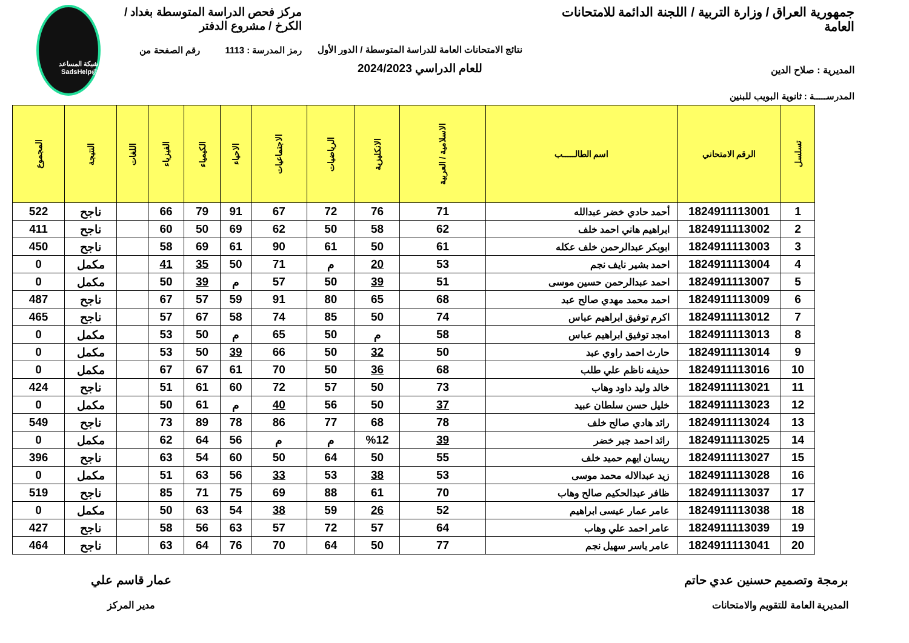جمهورية العراق / وزارة التربية / اللجنة الدائمة للامتحانات العامة
المديرية : صلاح الدين
المدرســـــة : ثانوية البويب للبنين
نتائج الامتحانات العامة للدراسة المتوسطة / الدور الأول
للعام الدراسي 2024/2023
مركز فحص الدراسة المتوسطة بغداد / الكرخ / مشروع الدفتر
رمز المدرسة : 1113 رقم الصفحة من
شبكة المساعد @SadsHelp
| تسلسل | الرقم الامتحاني | اسم الطالـــــب | الاسلامية / العربية | الانكليزية | الرياضيات | الاجتماعيات | الاحياء | الكيمياء | الفيزياء | اللغات | النتيجة | المجموع |
| --- | --- | --- | --- | --- | --- | --- | --- | --- | --- | --- | --- | --- |
| 1 | 1824911113001 | أحمد حادي خضر عبدالله | 71 | 76 | 72 | 67 | 91 | 79 | 66 | | ناجح | 522 |
| 2 | 1824911113002 | ابراهيم هاني احمد خلف | 62 | 58 | 50 | 62 | 69 | 50 | 60 | | ناجح | 411 |
| 3 | 1824911113003 | ابوبكر عبدالرحمن خلف عكله | 61 | 50 | 61 | 90 | 61 | 69 | 58 | | ناجح | 450 |
| 4 | 1824911113004 | احمد بشير نايف نجم | 53 | 20 | م | 71 | 50 | 35 | 41 | | مكمل | 0 |
| 5 | 1824911113007 | احمد عبدالرحمن حسين موسى | 51 | 39 | 50 | 57 | م | 39 | 50 | | مكمل | 0 |
| 6 | 1824911113009 | احمد محمد مهدي صالح عبد | 68 | 65 | 80 | 91 | 59 | 57 | 67 | | ناجح | 487 |
| 7 | 1824911113012 | اكرم توفيق ابراهيم عباس | 74 | 50 | 85 | 74 | 58 | 67 | 57 | | ناجح | 465 |
| 8 | 1824911113013 | امجد توفيق ابراهيم عباس | 58 | م | 50 | 65 | م | 50 | 53 | | مكمل | 0 |
| 9 | 1824911113014 | حارث احمد راوي عبد | 50 | 32 | 50 | 66 | 39 | 50 | 53 | | مكمل | 0 |
| 10 | 1824911113016 | حذيفه ناظم علي طلب | 68 | 36 | 50 | 70 | 61 | 67 | 67 | | مكمل | 0 |
| 11 | 1824911113021 | خالد وليد داود وهاب | 73 | 50 | 57 | 72 | 60 | 61 | 51 | | ناجح | 424 |
| 12 | 1824911113023 | خليل حسن سلطان عبيد | 37 | 50 | 56 | 40 | م | 61 | 50 | | مكمل | 0 |
| 13 | 1824911113024 | رائد هادي صالح خلف | 78 | 68 | 77 | 86 | 78 | 89 | 73 | | ناجح | 549 |
| 14 | 1824911113025 | رائد احمد جبر خضر | 39 | %12 | م | م | 56 | 64 | 62 | | مكمل | 0 |
| 15 | 1824911113027 | ريسان ايهم حميد خلف | 55 | 50 | 64 | 50 | 60 | 54 | 63 | | ناجح | 396 |
| 16 | 1824911113028 | زيد عبدالاله محمد موسى | 53 | 38 | 53 | 33 | 56 | 63 | 51 | | مكمل | 0 |
| 17 | 1824911113037 | ظافر عبدالحكيم صالح وهاب | 70 | 61 | 88 | 69 | 75 | 71 | 85 | | ناجح | 519 |
| 18 | 1824911113038 | عامر عمار عيسى ابراهيم | 52 | 26 | 59 | 38 | 54 | 63 | 50 | | مكمل | 0 |
| 19 | 1824911113039 | عامر احمد علي وهاب | 64 | 57 | 72 | 57 | 63 | 56 | 58 | | ناجح | 427 |
| 20 | 1824911113041 | عامر ياسر سهيل نجم | 77 | 50 | 64 | 70 | 76 | 64 | 63 | | ناجح | 464 |
برمجة وتصميم حسنين عدي حاتم
المديرية العامة للتقويم والامتحانات
عمار قاسم علي
مدير المركز